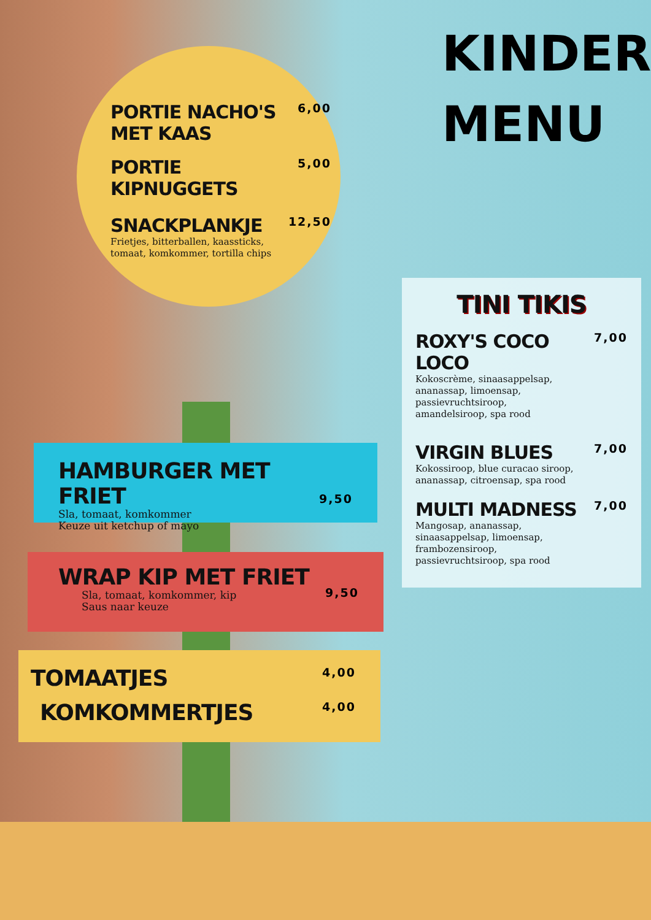KINDER
MENU
PORTIE NACHO'S
MET KAAS
6,00
PORTIE KIPNUGGETS
5,00
SNACKPLANKJE
12,50
Frietjes, bitterballen, kaassticks,
tomaat, komkommer, tortilla chips
HAMBURGER MET FRIET
Sla, tomaat, komkommer
Keuze uit ketchup of mayo
9,50
WRAP KIP MET FRIET
Sla, tomaat, komkommer, kip
Saus naar keuze
9,50
TOMAATJES
4,00
KOMKOMMERTJES
4,00
TINI TIKIS
ROXY'S COCO LOCO
Kokoscrème, sinaasappelsap,
ananassap, limoensap,
passievruchtsiroop,
amandelsiroop, spa rood
7,00
VIRGIN BLUES
Kokossiroop, blue curacao siroop,
ananassap, citroensap, spa rood
7,00
MULTI MADNESS
Mangosap, ananassap,
sinaasappelsap, limoensap,
frambozensiroop,
passievruchtsiroop, spa rood
7,00